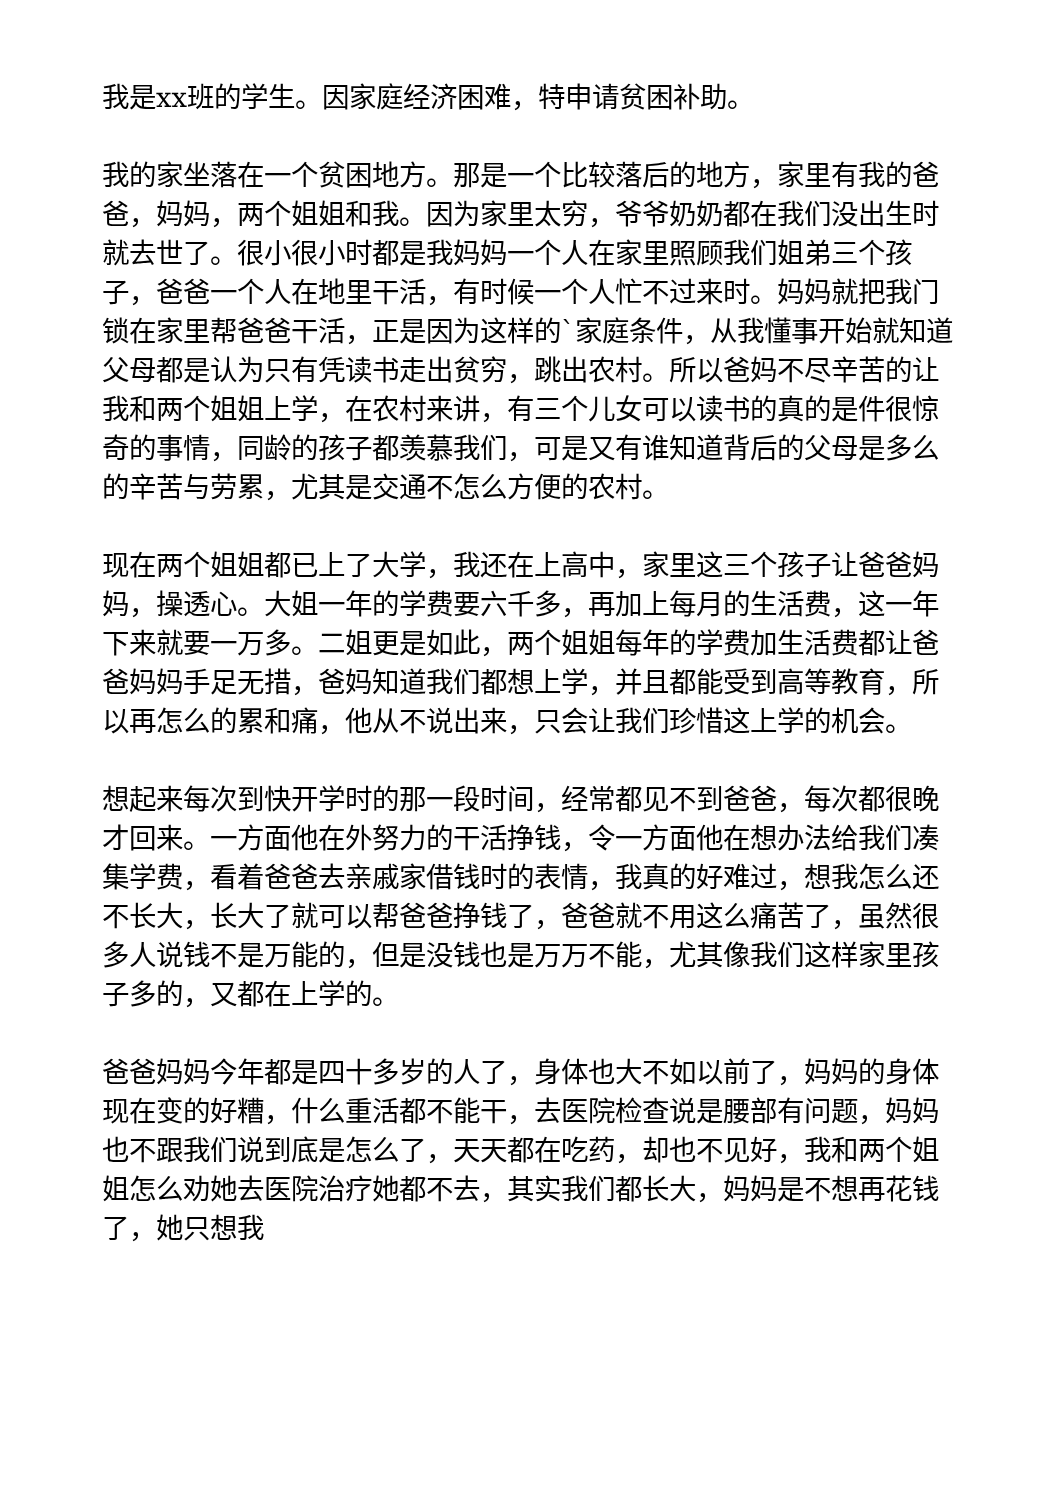我是xx班的学生。因家庭经济困难，特申请贫困补助。
我的家坐落在一个贫困地方。那是一个比较落后的地方，家里有我的爸爸，妈妈，两个姐姐和我。因为家里太穷，爷爷奶奶都在我们没出生时就去世了。很小很小时都是我妈妈一个人在家里照顾我们姐弟三个孩子，爸爸一个人在地里干活，有时候一个人忙不过来时。妈妈就把我门锁在家里帮爸爸干活，正是因为这样的`家庭条件，从我懂事开始就知道父母都是认为只有凭读书走出贫穷，跳出农村。所以爸妈不尽辛苦的让我和两个姐姐上学，在农村来讲，有三个儿女可以读书的真的是件很惊奇的事情，同龄的孩子都羡慕我们，可是又有谁知道背后的父母是多么的辛苦与劳累，尤其是交通不怎么方便的农村。
现在两个姐姐都已上了大学，我还在上高中，家里这三个孩子让爸爸妈妈，操透心。大姐一年的学费要六千多，再加上每月的生活费，这一年下来就要一万多。二姐更是如此，两个姐姐每年的学费加生活费都让爸爸妈妈手足无措，爸妈知道我们都想上学，并且都能受到高等教育，所以再怎么的累和痛，他从不说出来，只会让我们珍惜这上学的机会。
想起来每次到快开学时的那一段时间，经常都见不到爸爸，每次都很晚才回来。一方面他在外努力的干活挣钱，令一方面他在想办法给我们凑集学费，看着爸爸去亲戚家借钱时的表情，我真的好难过，想我怎么还不长大，长大了就可以帮爸爸挣钱了，爸爸就不用这么痛苦了，虽然很多人说钱不是万能的，但是没钱也是万万不能，尤其像我们这样家里孩子多的，又都在上学的。
爸爸妈妈今年都是四十多岁的人了，身体也大不如以前了，妈妈的身体现在变的好糟，什么重活都不能干，去医院检查说是腰部有问题，妈妈也不跟我们说到底是怎么了，天天都在吃药，却也不见好，我和两个姐姐怎么劝她去医院治疗她都不去，其实我们都长大，妈妈是不想再花钱了，她只想我